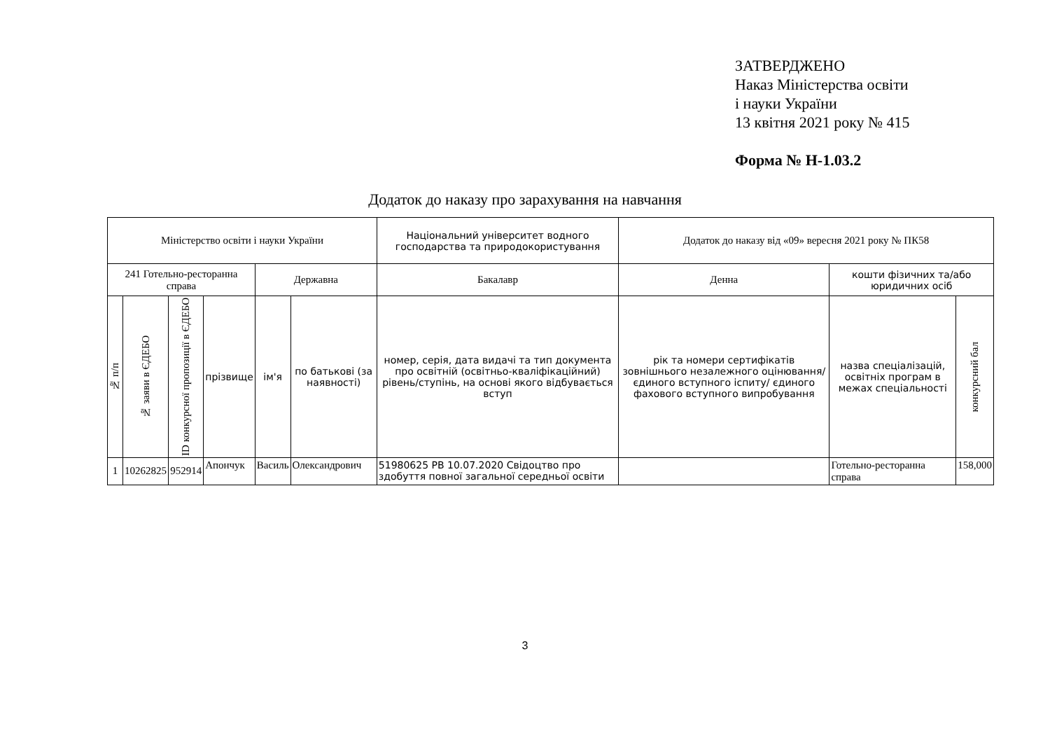ЗАТВЕРДЖЕНО
Наказ Міністерства освіти
і науки України
13 квітня 2021 року № 415
Форма № Н-1.03.2
Додаток до наказу про зарахування на навчання
| Міністерство освіти і науки України | | | | | | Національний університет водного господарства та природокористування | Додаток до наказу від «09» вересня 2021 року № ПК58 | | |
| 241 Готельно-ресторанна справа | | | | Державна | | Бакалавр | Денна | кошти фізичних та/або юридичних осіб | |
| № п/п | № заяви в ЄДЕБО | ID конкурсної пропозиції в ЄДЕБО | прізвище | ім'я | по батькові (за наявності) | номер, серія, дата видачі та тип документа про освітній (освітньо-кваліфікаційний) рівень/ступінь, на основі якого відбувається вступ | рік та номери сертифікатів зовнішнього незалежного оцінювання/ єдиного вступного іспиту/ єдиного фахового вступного випробування | назва спеціалізацій, освітніх програм в межах спеціальності | конкурсний бал |
| 1 | 10262825 | 952914 | Апончук | Василь | Олександрович | 51980625 РВ 10.07.2020 Свідоцтво про здобуття повної загальної середньої освіти | | Готельно-ресторанна справа | 158,000 |
3